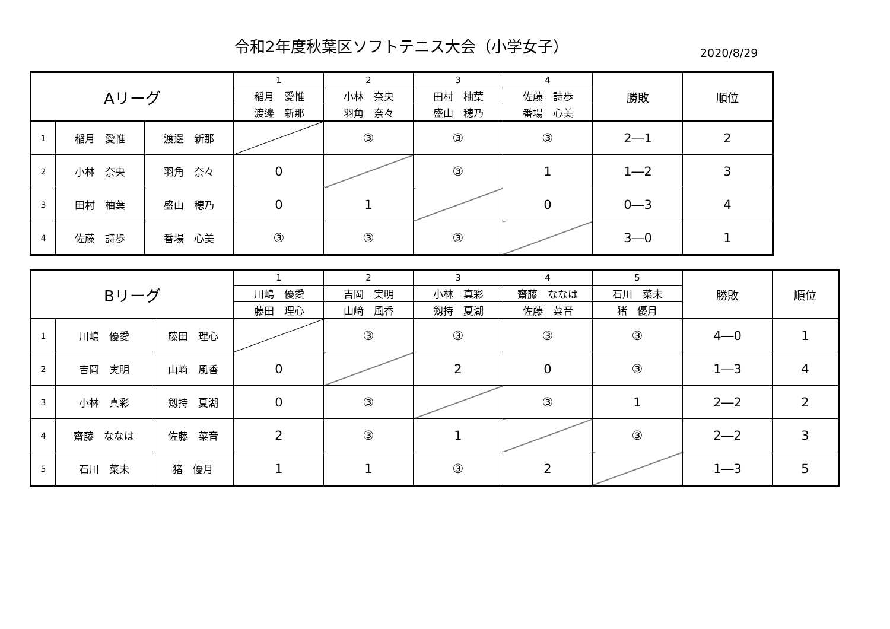令和2年度秋葉区ソフトテニス大会（小学女子）
2020/8/29
| Aリーグ | | | 1 | 2 | 3 | 4 | 勝敗 | 順位 |
| --- | --- | --- | --- | --- | --- | --- | --- | --- |
| | | | 稲月 愛惟 | 小林 奈央 | 田村 柚葉 | 佐藤 詩歩 | | |
| | | | 渡邊 新那 | 羽角 奈々 | 盛山 穂乃 | 番場 心美 | | |
| 1 | 稲月 愛惟 | 渡邊 新那 | | ③ | ③ | ③ | 2―1 | 2 |
| 2 | 小林 奈央 | 羽角 奈々 | 0 | | ③ | 1 | 1―2 | 3 |
| 3 | 田村 柚葉 | 盛山 穂乃 | 0 | 1 | | 0 | 0―3 | 4 |
| 4 | 佐藤 詩歩 | 番場 心美 | ③ | ③ | ③ | | 3―0 | 1 |
| Bリーグ | | | 1 | 2 | 3 | 4 | 5 | 勝敗 | 順位 |
| --- | --- | --- | --- | --- | --- | --- | --- | --- | --- |
| | | | 川嶋 優愛 | 吉岡 実明 | 小林 真彩 | 齋藤 ななは | 石川 菜未 | | |
| | | | 藤田 理心 | 山﨑 風香 | 剱持 夏湖 | 佐藤 菜音 | 猪 優月 | | |
| 1 | 川嶋 優愛 | 藤田 理心 | | ③ | ③ | ③ | ③ | 4―0 | 1 |
| 2 | 吉岡 実明 | 山﨑 風香 | 0 | | 2 | 0 | ③ | 1―3 | 4 |
| 3 | 小林 真彩 | 剱持 夏湖 | 0 | ③ | | ③ | 1 | 2―2 | 2 |
| 4 | 齋藤 ななは | 佐藤 菜音 | 2 | ③ | 1 | | ③ | 2―2 | 3 |
| 5 | 石川 菜未 | 猪 優月 | 1 | 1 | ③ | 2 | | 1―3 | 5 |